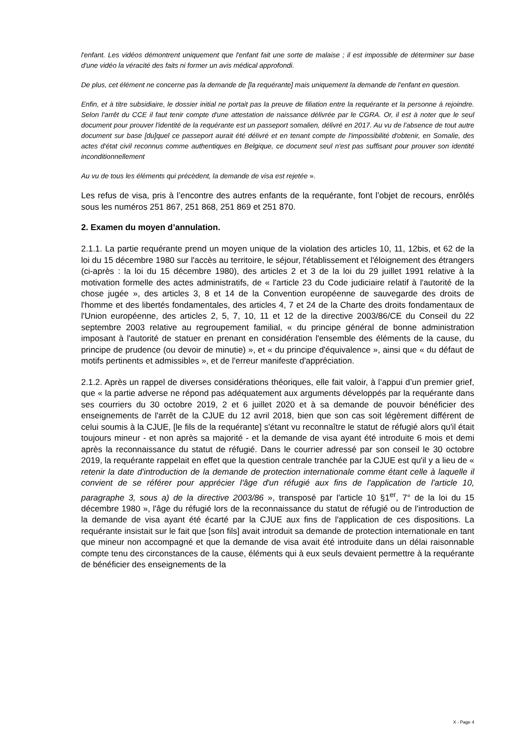l'enfant. Les vidéos démontrent uniquement que l'enfant fait une sorte de malaise ; il est impossible de déterminer sur base d'une vidéo la véracité des faits ni former un avis médical approfondi.
De plus, cet élément ne concerne pas la demande de [la requérante] mais uniquement la demande de l'enfant en question.
Enfin, et à titre subsidiaire, le dossier initial ne portait pas la preuve de filiation entre la requérante et la personne à rejoindre. Selon l'arrêt du CCE il faut tenir compte d'une attestation de naissance délivrée par le CGRA. Or, il est à noter que le seul document pour prouver l'identité de la requérante est un passeport somalien, délivré en 2017. Au vu de l'absence de tout autre document sur base [du]quel ce passeport aurait été délivré et en tenant compte de l'impossibilité d'obtenir, en Somalie, des actes d'état civil reconnus comme authentiques en Belgique, ce document seul n'est pas suffisant pour prouver son identité inconditionnellement
Au vu de tous les éléments qui précèdent, la demande de visa est rejetée ».
Les refus de visa, pris à l’encontre des autres enfants de la requérante, font l’objet de recours, enrôlés sous les numéros 251 867, 251 868, 251 869 et 251 870.
2. Examen du moyen d’annulation.
2.1.1. La partie requérante prend un moyen unique de la violation des articles 10, 11, 12bis, et 62 de la loi du 15 décembre 1980 sur l'accès au territoire, le séjour, l'établissement et l'éloignement des étrangers (ci-après : la loi du 15 décembre 1980), des articles 2 et 3 de la loi du 29 juillet 1991 relative à la motivation formelle des actes administratifs, de « l'article 23 du Code judiciaire relatif à l'autorité de la chose jugée », des articles 3, 8 et 14 de la Convention européenne de sauvegarde des droits de l'homme et des libertés fondamentales, des articles 4, 7 et 24 de la Charte des droits fondamentaux de l'Union européenne, des articles 2, 5, 7, 10, 11 et 12 de la directive 2003/86/CE du Conseil du 22 septembre 2003 relative au regroupement familial, « du principe général de bonne administration imposant à l'autorité de statuer en prenant en considération l'ensemble des éléments de la cause, du principe de prudence (ou devoir de minutie) », et « du principe d'équivalence », ainsi que « du défaut de motifs pertinents et admissibles », et de l'erreur manifeste d'appréciation.
2.1.2. Après un rappel de diverses considérations théoriques, elle fait valoir, à l’appui d’un premier grief, que « la partie adverse ne répond pas adéquatement aux arguments développés par la requérante dans ses courriers du 30 octobre 2019, 2 et 6 juillet 2020 et à sa demande de pouvoir bénéficier des enseignements de l'arrêt de la CJUE du 12 avril 2018, bien que son cas soit légèrement différent de celui soumis à la CJUE, [le fils de la requérante] s'étant vu reconnaître le statut de réfugié alors qu'il était toujours mineur - et non après sa majorité - et la demande de visa ayant été introduite 6 mois et demi après la reconnaissance du statut de réfugié. Dans le courrier adressé par son conseil le 30 octobre 2019, la requérante rappelait en effet que la question centrale tranchée par la CJUE est qu'il y a lieu de « retenir la date d'introduction de la demande de protection internationale comme étant celle à laquelle il convient de se référer pour apprécier l'âge d'un réfugié aux fins de l'application de l'article 10, paragraphe 3, sous a) de la directive 2003/86 », transposé par l'article 10 §1<sup>er</sup>, 7° de la loi du 15 décembre 1980 », l'âge du réfugié lors de la reconnaissance du statut de réfugié ou de l'introduction de la demande de visa ayant été écarté par la CJUE aux fins de l'application de ces dispositions. La requérante insistait sur le fait que [son fils] avait introduit sa demande de protection internationale en tant que mineur non accompagné et que la demande de visa avait été introduite dans un délai raisonnable compte tenu des circonstances de la cause, éléments qui à eux seuls devaient permettre à la requérante de bénéficier des enseignements de la
X - Page 4